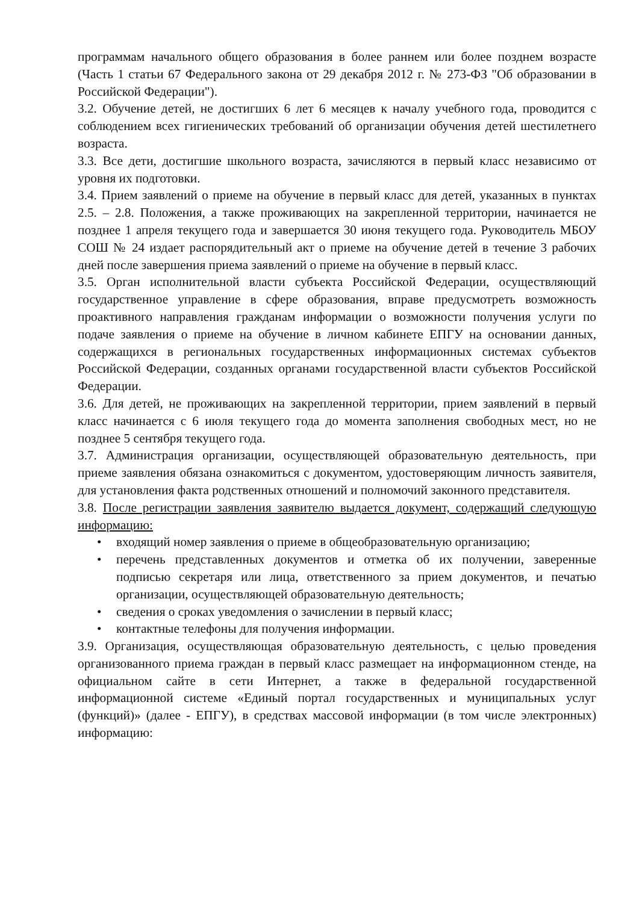программам начального общего образования в более раннем или более позднем возрасте (Часть 1 статьи 67 Федерального закона от 29 декабря 2012 г. № 273-ФЗ "Об образовании в Российской Федерации").
3.2. Обучение детей, не достигших 6 лет 6 месяцев к началу учебного года, проводится с соблюдением всех гигиенических требований об организации обучения детей шестилетнего возраста.
3.3. Все дети, достигшие школьного возраста, зачисляются в первый класс независимо от уровня их подготовки.
3.4. Прием заявлений о приеме на обучение в первый класс для детей, указанных в пунктах 2.5. – 2.8. Положения, а также проживающих на закрепленной территории, начинается не позднее 1 апреля текущего года и завершается 30 июня текущего года. Руководитель МБОУ СОШ № 24 издает распорядительный акт о приеме на обучение детей в течение 3 рабочих дней после завершения приема заявлений о приеме на обучение в первый класс.
3.5. Орган исполнительной власти субъекта Российской Федерации, осуществляющий государственное управление в сфере образования, вправе предусмотреть возможность проактивного направления гражданам информации о возможности получения услуги по подаче заявления о приеме на обучение в личном кабинете ЕПГУ на основании данных, содержащихся в региональных государственных информационных системах субъектов Российской Федерации, созданных органами государственной власти субъектов Российской Федерации.
3.6. Для детей, не проживающих на закрепленной территории, прием заявлений в первый класс начинается с 6 июля текущего года до момента заполнения свободных мест, но не позднее 5 сентября текущего года.
3.7. Администрация организации, осуществляющей образовательную деятельность, при приеме заявления обязана ознакомиться с документом, удостоверяющим личность заявителя, для установления факта родственных отношений и полномочий законного представителя.
3.8. После регистрации заявления заявителю выдается документ, содержащий следующую информацию:
• входящий номер заявления о приеме в общеобразовательную организацию;
• перечень представленных документов и отметка об их получении, заверенные подписью секретаря или лица, ответственного за прием документов, и печатью организации, осуществляющей образовательную деятельность;
• сведения о сроках уведомления о зачислении в первый класс;
• контактные телефоны для получения информации.
3.9. Организация, осуществляющая образовательную деятельность, с целью проведения организованного приема граждан в первый класс размещает на информационном стенде, на официальном сайте в сети Интернет, а также в федеральной государственной информационной системе «Единый портал государственных и муниципальных услуг (функций)» (далее - ЕПГУ), в средствах массовой информации (в том числе электронных) информацию: